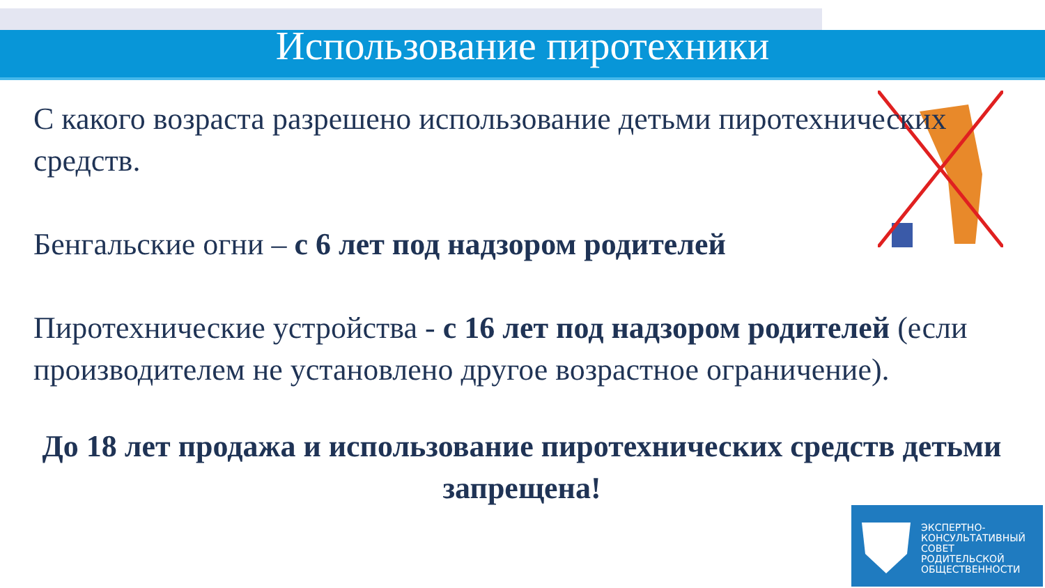Использование пиротехники
С какого возраста разрешено использование детьми пиротехнических средств.
Бенгальские огни – с 6 лет под надзором родителей
Пиротехнические устройства - с 16 лет под надзором родителей (если производителем не установлено другое возрастное ограничение).
До 18 лет продажа и использование пиротехнических средств детьми запрещена!
ЭКСПЕРТНО-
КОНСУЛЬТАТИВНЫЙ
СОВЕТ
РОДИТЕЛЬСКОЙ
ОБЩЕСТВЕННОСТИ